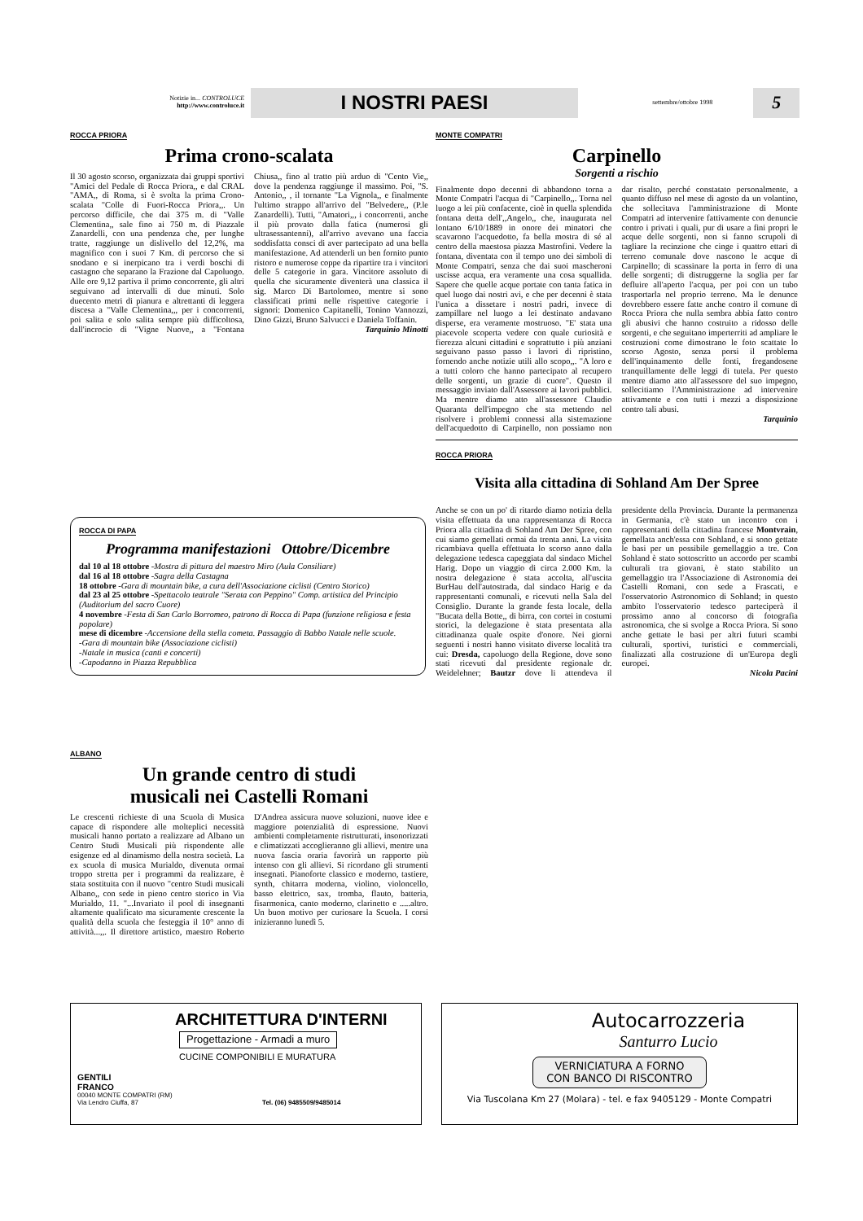Notizie in... CONTROLUCE
http://www.controluce.it
I NOSTRI PAESI
settembre/ottobre 1998
5
ROCCA PRIORA
Prima crono-scalata
Il 30 agosto scorso, organizzata dai gruppi sportivi "Amici del Pedale di Rocca Priora,, e dal CRAL "AMA,, di Roma, si è svolta la prima Crono-scalata "Colle di Fuori-Rocca Priora,,. Un percorso difficile, che dai 375 m. di "Valle Clementina,, sale fino ai 750 m. di Piazzale Zanardelli, con una pendenza che, per lunghe tratte, raggiunge un dislivello del 12,2%, ma magnifico con i suoi 7 Km. di percorso che si snodano e si inerpicano tra i verdi boschi di castagno che separano la Frazione dal Capoluogo. Alle ore 9,12 partiva il primo concorrente, gli altri seguivano ad intervalli di due minuti. Solo duecento metri di pianura e altrettanti di leggera discesa a "Valle Clementina,,, per i concorrenti, poi salita e solo salita sempre più difficoltosa, dall'incrocio di "Vigne Nuove,, a "Fontana Chiusa,, fino al tratto più arduo di "Cento Vie,, dove la pendenza raggiunge il massimo. Poi, "S. Antonio,, , il tornante "La Vignola,, e finalmente l'ultimo strappo all'arrivo del "Belvedere,, (P.le Zanardelli). Tutti, "Amatori,,, i concorrenti, anche il più provato dalla fatica (numerosi gli ultrasessantenni), all'arrivo avevano una faccia soddisfatta consci di aver partecipato ad una bella manifestazione. Ad attenderli un ben fornito punto ristoro e numerose coppe da ripartire tra i vincitori delle 5 categorie in gara. Vincitore assoluto di quella che sicuramente diventerà una classica il sig. Marco Di Bartolomeo, mentre si sono classificati primi nelle rispettive categorie i signori: Domenico Capitanelli, Tonino Vannozzi, Dino Gizzi, Bruno Salvucci e Daniela Toffanin.
Tarquinio Minotti
ROCCA DI PAPA
Programma manifestazioni Ottobre/Dicembre
dal 10 al 18 ottobre -Mostra di pittura del maestro Miro (Aula Consiliare)
dal 16 al 18 ottobre -Sagra della Castagna
18 ottobre -Gara di mountain bike, a cura dell'Associazione ciclisti (Centro Storico)
dal 23 al 25 ottobre -Spettacolo teatrale "Serata con Peppino" Comp. artistica del Principio (Auditorium del sacro Cuore)
4 novembre -Festa di San Carlo Borromeo, patrono di Rocca di Papa (funzione religiosa e festa popolare)
mese di dicembre -Accensione della stella cometa. Passaggio di Babbo Natale nelle scuole.
-Gara di mountain bike (Associazione ciclisti)
-Natale in musica (canti e concerti)
-Capodanno in Piazza Repubblica
ALBANO
Un grande centro di studi
musicali nei Castelli Romani
Le crescenti richieste di una Scuola di Musica capace di rispondere alle molteplici necessità musicali hanno portato a realizzare ad Albano un Centro Studi Musicali più rispondente alle esigenze ed al dinamismo della nostra società. La ex scuola di musica Murialdo, divenuta ormai troppo stretta per i programmi da realizzare, è stata sostituita con il nuovo "centro Studi musicali Albano,, con sede in pieno centro storico in Via Murialdo, 11. "...Invariato il pool di insegnanti altamente qualificato ma sicuramente crescente la qualità della scuola che festeggia il 10° anno di attività...,,. Il direttore artistico, maestro Roberto D'Andrea assicura nuove soluzioni, nuove idee e maggiore potenzialità di espressione. Nuovi ambienti completamente ristrutturati, insonorizzati e climatizzati accoglieranno gli allievi, mentre una nuova fascia oraria favorirà un rapporto più intenso con gli allievi. Si ricordano gli strumenti insegnati. Pianoforte classico e moderno, tastiere, synth, chitarra moderna, violino, violoncello, basso elettrico, sax, tromba, flauto, batteria, fisarmonica, canto moderno, clarinetto e .....altro. Un buon motivo per curiosare la Scuola. I corsi inizieranno lunedì 5.
MONTE COMPATRI
Carpinello
Sorgenti a rischio
Finalmente dopo decenni di abbandono torna a Monte Compatri l'acqua di "Carpinello,,. Torna nel luogo a lei più confacente, cioè in quella splendida fontana detta dell',,Angelo,, che, inaugurata nel lontano 6/10/1889 in onore dei minatori che scavarono l'acquedotto, fa bella mostra di sé al centro della maestosa piazza Mastrofini. Vedere la fontana, diventata con il tempo uno dei simboli di Monte Compatri, senza che dai suoi mascheroni uscisse acqua, era veramente una cosa squallida. Sapere che quelle acque portate con tanta fatica in quel luogo dai nostri avi, e che per decenni è stata l'unica a dissetare i nostri padri, invece di zampillare nel luogo a lei destinato andavano disperse, era veramente mostruoso. "E' stata una piacevole scoperta vedere con quale curiosità e fierezza alcuni cittadini e soprattutto i più anziani seguivano passo passo i lavori di ripristino, fornendo anche notizie utili allo scopo,,. "A loro e a tutti coloro che hanno partecipato al recupero delle sorgenti, un grazie di cuore". Questo il messaggio inviato dall'Assessore ai lavori pubblici. Ma mentre diamo atto all'assessore Claudio Quaranta dell'impegno che sta mettendo nel risolvere i problemi connessi alla sistemazione dell'acquedotto di Carpinello, non possiamo non dar risalto, perché constatato personalmente, a quanto diffuso nel mese di agosto da un volantino, che sollecitava l'amministrazione di Monte Compatri ad intervenire fattivamente con denuncie contro i privati i quali, pur di usare a fini propri le acque delle sorgenti, non si fanno scrupoli di tagliare la recinzione che cinge i quattro ettari di terreno comunale dove nascono le acque di Carpinello; di scassinare la porta in ferro di una delle sorgenti; di distruggerne la soglia per far defluire all'aperto l'acqua, per poi con un tubo trasportarla nel proprio terreno. Ma le denunce dovrebbero essere fatte anche contro il comune di Rocca Priora che nulla sembra abbia fatto contro gli abusivi che hanno costruito a ridosso delle sorgenti, e che seguitano imperterriti ad ampliare le costruzioni come dimostrano le foto scattate lo scorso Agosto, senza porsi il problema dell'inquinamento delle fonti, fregandosene tranquillamente delle leggi di tutela. Per questo mentre diamo atto all'assessore del suo impegno, sollecitiamo l'Amministrazione ad intervenire attivamente e con tutti i mezzi a disposizione contro tali abusi.
Tarquinio
ROCCA PRIORA
Visita alla cittadina di Sohland Am Der Spree
Anche se con un po' di ritardo diamo notizia della visita effettuata da una rappresentanza di Rocca Priora alla cittadina di Sohland Am Der Spree, con cui siamo gemellati ormai da trenta anni. La visita ricambiava quella effettuata lo scorso anno dalla delegazione tedesca capeggiata dal sindaco Michel Harig. Dopo un viaggio di circa 2.000 Km. la nostra delegazione è stata accolta, all'uscita BurHau dell'autostrada, dal sindaco Harig e da rappresentanti comunali, e ricevuti nella Sala del Consiglio. Durante la grande festa locale, della "Bucata della Botte,, di birra, con cortei in costumi storici, la delegazione è stata presentata alla cittadinanza quale ospite d'onore. Nei giorni seguenti i nostri hanno visitato diverse località tra cui: Dresda, capoluogo della Regione, dove sono stati ricevuti dal presidente regionale dr. Weidelehner; Bautzr dove li attendeva il presidente della Provincia. Durante la permanenza in Germania, c'è stato un incontro con i rappresentanti della cittadina francese Montvrain, gemellata anch'essa con Sohland, e si sono gettate le basi per un possibile gemellaggio a tre. Con Sohland è stato sottoscritto un accordo per scambi culturali tra giovani, è stato stabilito un gemellaggio tra l'Associazione di Astronomia dei Castelli Romani, con sede a Frascati, e l'osservatorio Astronomico di Sohland; in questo ambito l'osservatorio tedesco parteciperà il prossimo anno al concorso di fotografia astronomica, che si svolge a Rocca Priora. Si sono anche gettate le basi per altri futuri scambi culturali, sportivi, turistici e commerciali, finalizzati alla costruzione di un'Europa degli europei.
Nicola Pacini
ARCHITETTURA D'INTERNI
Progettazione - Armadi a muro
CUCINE COMPONIBILI E MURATURA
GENTILI
FRANCO
00040 MONTE COMPATRI (RM)
Via Lendro Ciuffa, 87 Tel. (06) 9485509/9485014
Autocarrozzeria
Santurro Lucio
VERNICIATURA A FORNO
CON BANCO DI RISCONTRO
Via Tuscolana Km 27 (Molara) - tel. e fax 9405129 - Monte Compatri